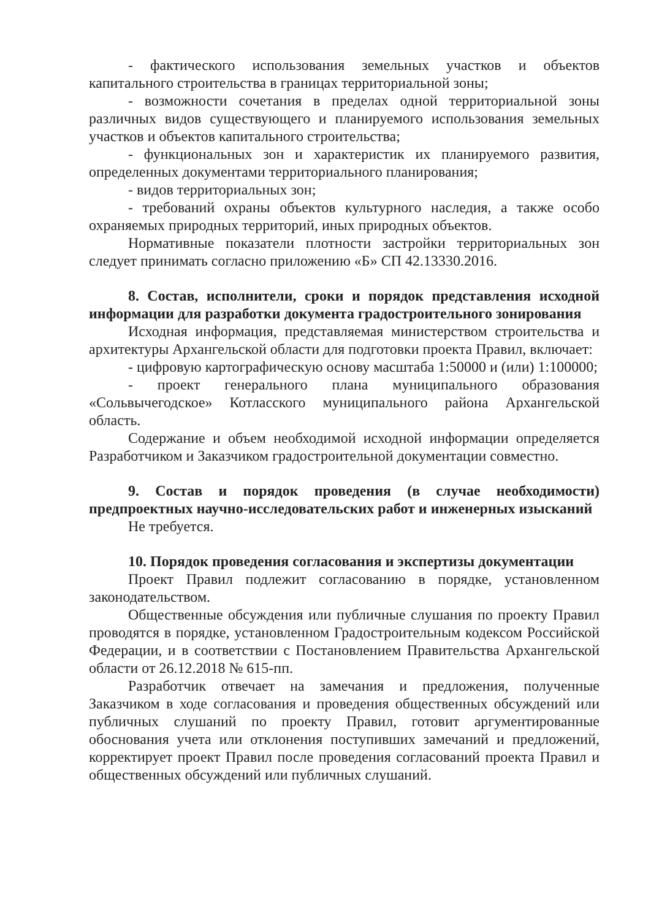- фактического использования земельных участков и объектов капитального строительства в границах территориальной зоны;
- возможности сочетания в пределах одной территориальной зоны различных видов существующего и планируемого использования земельных участков и объектов капитального строительства;
- функциональных зон и характеристик их планируемого развития, определенных документами территориального планирования;
- видов территориальных зон;
- требований охраны объектов культурного наследия, а также особо охраняемых природных территорий, иных природных объектов.
Нормативные показатели плотности застройки территориальных зон следует принимать согласно приложению «Б» СП 42.13330.2016.
8. Состав, исполнители, сроки и порядок представления исходной информации для разработки документа градостроительного зонирования
Исходная информация, представляемая министерством строительства и архитектуры Архангельской области для подготовки проекта Правил, включает:
- цифровую картографическую основу масштаба 1:50000 и (или) 1:100000;
- проект генерального плана муниципального образования «Сольвычегодское» Котласского муниципального района Архангельской область.
Содержание и объем необходимой исходной информации определяется Разработчиком и Заказчиком градостроительной документации совместно.
9. Состав и порядок проведения (в случае необходимости) предпроектных научно-исследовательских работ и инженерных изысканий
Не требуется.
10. Порядок проведения согласования и экспертизы документации
Проект Правил подлежит согласованию в порядке, установленном законодательством.
Общественные обсуждения или публичные слушания по проекту Правил проводятся в порядке, установленном Градостроительным кодексом Российской Федерации, и в соответствии с Постановлением Правительства Архангельской области от 26.12.2018 № 615-пп.
Разработчик отвечает на замечания и предложения, полученные Заказчиком в ходе согласования и проведения общественных обсуждений или публичных слушаний по проекту Правил, готовит аргументированные обоснования учета или отклонения поступивших замечаний и предложений, корректирует проект Правил после проведения согласований проекта Правил и общественных обсуждений или публичных слушаний.